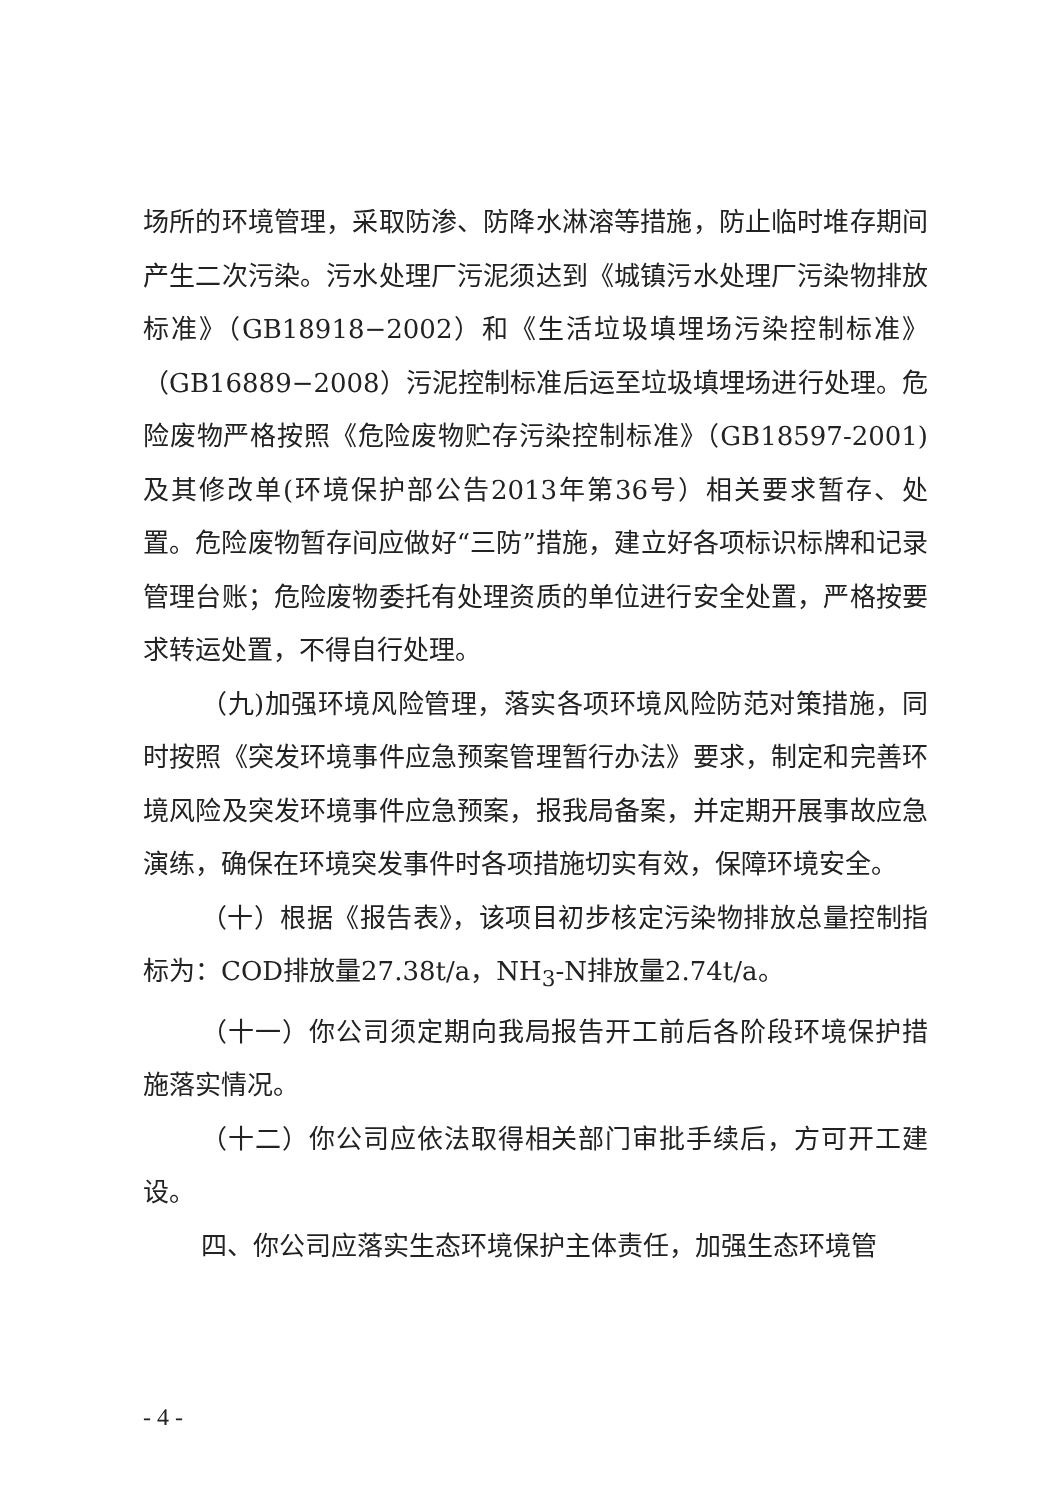场所的环境管理，采取防渗、防降水淋溶等措施，防止临时堆存期间产生二次污染。污水处理厂污泥须达到《城镇污水处理厂污染物排放标准》（GB18918−2002）和《生活垃圾填埋场污染控制标准》（GB16889−2008）污泥控制标准后运至垃圾填埋场进行处理。危险废物严格按照《危险废物贮存污染控制标准》（GB18597-2001)及其修改单(环境保护部公告2013年第36号）相关要求暂存、处置。危险废物暂存间应做好“三防”措施，建立好各项标识标牌和记录管理台账；危险废物委托有处理资质的单位进行安全处置，严格按要求转运处置，不得自行处理。
（九)加强环境风险管理，落实各项环境风险防范对策措施，同时按照《突发环境事件应急预案管理暂行办法》要求，制定和完善环境风险及突发环境事件应急预案，报我局备案，并定期开展事故应急演练，确保在环境突发事件时各项措施切实有效，保障环境安全。
（十）根据《报告表》，该项目初步核定污染物排放总量控制指标为：COD排放量27.38t/a，NH<sub>3</sub>-N排放量2.74t/a。
（十一）你公司须定期向我局报告开工前后各阶段环境保护措施落实情况。
（十二）你公司应依法取得相关部门审批手续后，方可开工建设。
四、你公司应落实生态环境保护主体责任，加强生态环境管
- 4 -